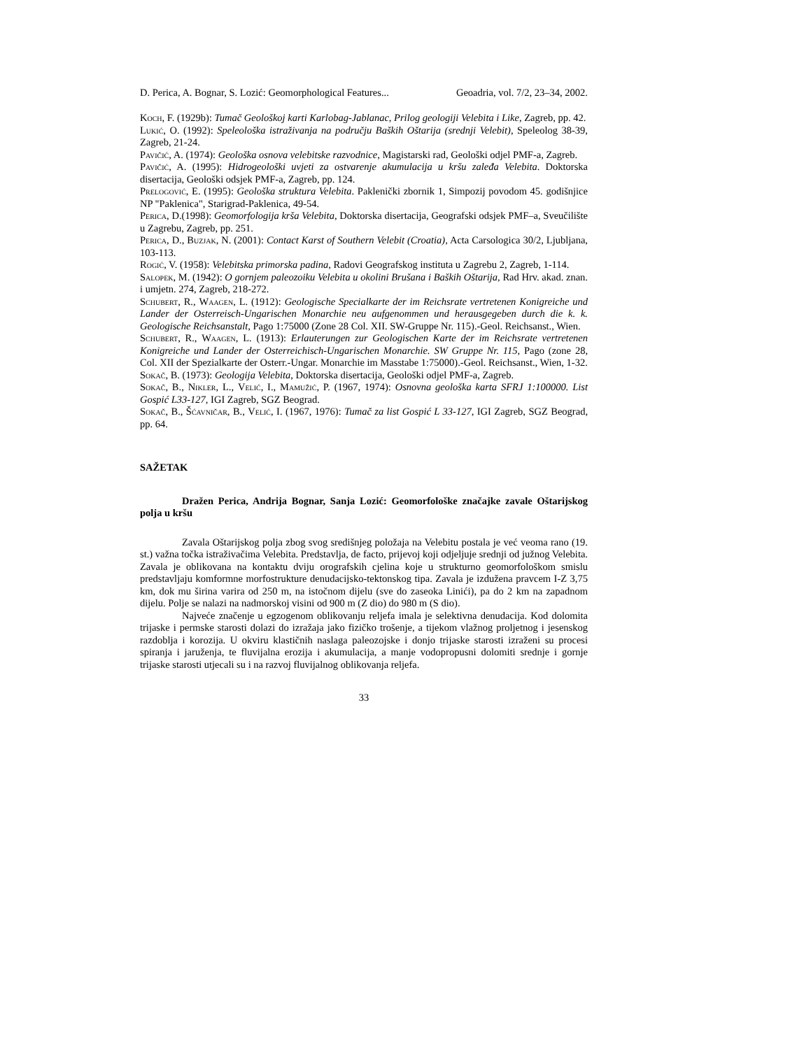D. Perica, A. Bognar, S. Lozić: Geomorphological Features... Geoadria, vol. 7/2, 23–34, 2002.
Koch, F. (1929b): Tumač Geološkoj karti Karlobag-Jablanac, Prilog geologiji Velebita i Like, Zagreb, pp. 42.
Lukić, O. (1992): Speleološka istraživanja na području Baških Oštarija (srednji Velebit), Speleolog 38-39, Zagreb, 21-24.
Pavičić, A. (1974): Geološka osnova velebitske razvodnice, Magistarski rad, Geološki odjel PMF-a, Zagreb.
Pavičić, A. (1995): Hidrogeološki uvjeti za ostvarenje akumulacija u kršu zaleđa Velebita. Doktorska disertacija, Geološki odsjek PMF-a, Zagreb, pp. 124.
Prelogović, E. (1995): Geološka struktura Velebita. Paklenički zbornik 1, Simpozij povodom 45. godišnjice NP "Paklenica", Starigrad-Paklenica, 49-54.
Perica, D.(1998): Geomorfologija krša Velebita, Doktorska disertacija, Geografski odsjek PMF–a, Sveučilište u Zagrebu, Zagreb, pp. 251.
Perica, D., Buzjak, N. (2001): Contact Karst of Southern Velebit (Croatia), Acta Carsologica 30/2, Ljubljana, 103-113.
Rogić, V. (1958): Velebitska primorska padina, Radovi Geografskog instituta u Zagrebu 2, Zagreb, 1-114.
Salopek, M. (1942): O gornjem paleozoiku Velebita u okolini Brušana i Baških Oštarija, Rad Hrv. akad. znan. i umjetn. 274, Zagreb, 218-272.
Schubert, R., Waagen, L. (1912): Geologische Specialkarte der im Reichsrate vertretenen Konigreiche und Lander der Osterreisch-Ungarischen Monarchie neu aufgenommen und herausgegeben durch die k. k. Geologische Reichsanstalt, Pago 1:75000 (Zone 28 Col. XII. SW-Gruppe Nr. 115).-Geol. Reichsanst., Wien.
Schubert, R., Waagen, L. (1913): Erlauterungen zur Geologischen Karte der im Reichsrate vertretenen Konigreiche und Lander der Osterreichisch-Ungarischen Monarchie. SW Gruppe Nr. 115, Pago (zone 28, Col. XII der Spezialkarte der Osterr.-Ungar. Monarchie im Masstabe 1:75000).-Geol. Reichsanst., Wien, 1-32.
Sokač, B. (1973): Geologija Velebita, Doktorska disertacija, Geološki odjel PMF-a, Zagreb.
Sokač, B., Nikler, L., Velić, I., Mamužić, P. (1967, 1974): Osnovna geološka karta SFRJ 1:100000. List Gospić L33-127, IGI Zagreb, SGZ Beograd.
Sokač, B., Šćavničar, B., Velić, I. (1967, 1976): Tumač za list Gospić L 33-127, IGI Zagreb, SGZ Beograd, pp. 64.
SAŽETAK
Dražen Perica, Andrija Bognar, Sanja Lozić: Geomorfološke značajke zavale Oštarijskog polja u kršu
Zavala Oštarijskog polja zbog svog središnjeg položaja na Velebitu postala je već veoma rano (19. st.) važna točka istraživačima Velebita. Predstavlja, de facto, prijevoj koji odjeljuje srednji od južnog Velebita. Zavala je oblikovana na kontaktu dviju orografskih cjelina koje u strukturno geomorfološkom smislu predstavljaju komformne morfostrukture denudacijsko-tektonskog tipa. Zavala je izdužena pravcem I-Z 3,75 km, dok mu širina varira od 250 m, na istočnom dijelu (sve do zaseoka Linići), pa do 2 km na zapadnom dijelu. Polje se nalazi na nadmorskoj visini od 900 m (Z dio) do 980 m (S dio).
Najveće značenje u egzogenom oblikovanju reljefa imala je selektivna denudacija. Kod dolomita trijaske i permske starosti dolazi do izražaja jako fizičko trošenje, a tijekom vlažnog proljetnog i jesenskog razdoblja i korozija. U okviru klastičnih naslaga paleozojske i donjo trijaske starosti izraženi su procesi spiranja i jaruženja, te fluvijalna erozija i akumulacija, a manje vodopropusni dolomiti srednje i gornje trijaske starosti utjecali su i na razvoj fluvijalnog oblikovanja reljefa.
33